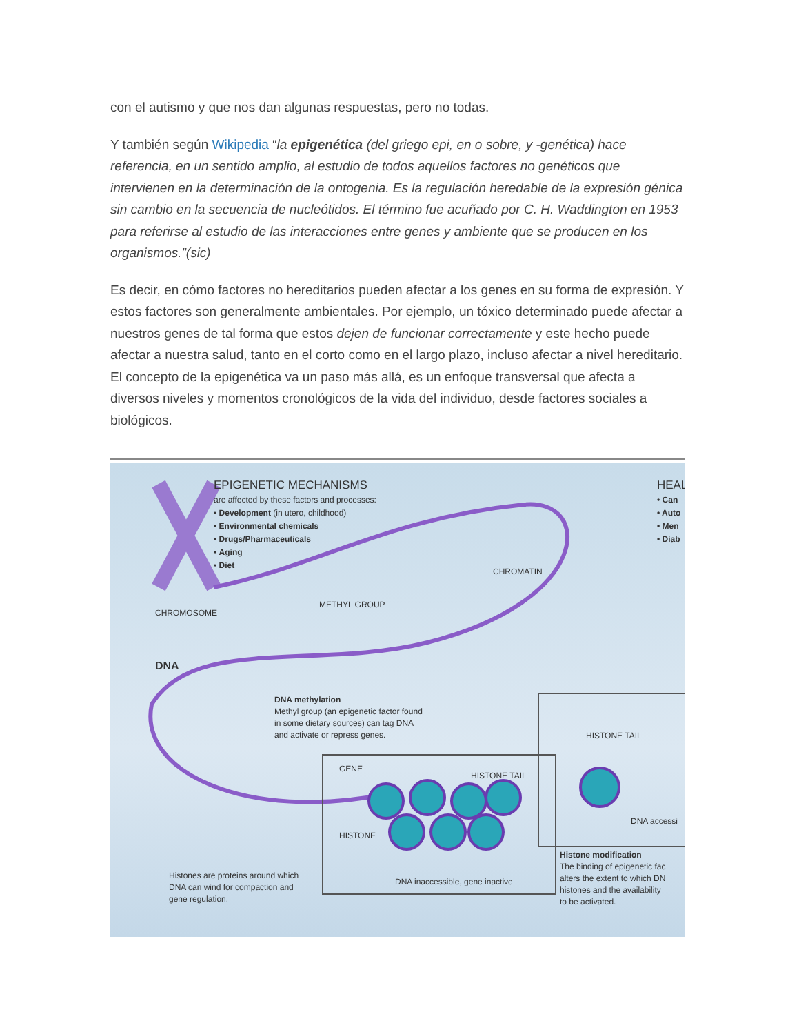con el autismo y que nos dan algunas respuestas, pero no todas.
Y también según Wikipedia “la epigenética (del griego epi, en o sobre, y -genética) hace referencia, en un sentido amplio, al estudio de todos aquellos factores no genéticos que intervienen en la determinación de la ontogenia. Es la regulación heredable de la expresión génica sin cambio en la secuencia de nucleótidos. El término fue acuñado por C. H. Waddington en 1953 para referirse al estudio de las interacciones entre genes y ambiente que se producen en los organismos.”(sic)
Es decir, en cómo factores no hereditarios pueden afectar a los genes en su forma de expresión. Y estos factores son generalmente ambientales. Por ejemplo, un tóxico determinado puede afectar a nuestros genes de tal forma que estos dejen de funcionar correctamente y este hecho puede afectar a nuestra salud, tanto en el corto como en el largo plazo, incluso afectar a nivel hereditario. El concepto de la epigenética va un paso más allá, es un enfoque transversal que afecta a diversos niveles y momentos cronológicos de la vida del individuo, desde factores sociales a biológicos.
EPIGENETIC MECHANISMS
are affected by these factors and processes:
• Development (in utero, childhood)
• Environmental chemicals
• Drugs/Pharmaceuticals
• Aging
• Diet
HEAL
• Can
• Auto
• Men
• Diab
CHROMATIN
CHROMOSOME
METHYL GROUP
DNA
DNA methylation
Methyl group (an epigenetic factor found
in some dietary sources) can tag DNA
and activate or repress genes.
HISTONE TAIL
GENE
HISTONE TAIL
HISTONE
DNA accessi
Histone modification
The binding of epigenetic fac
alters the extent to which DN
histones and the availability
to be activated.
Histones are proteins around which
DNA can wind for compaction and
gene regulation.
DNA inaccessible, gene inactive